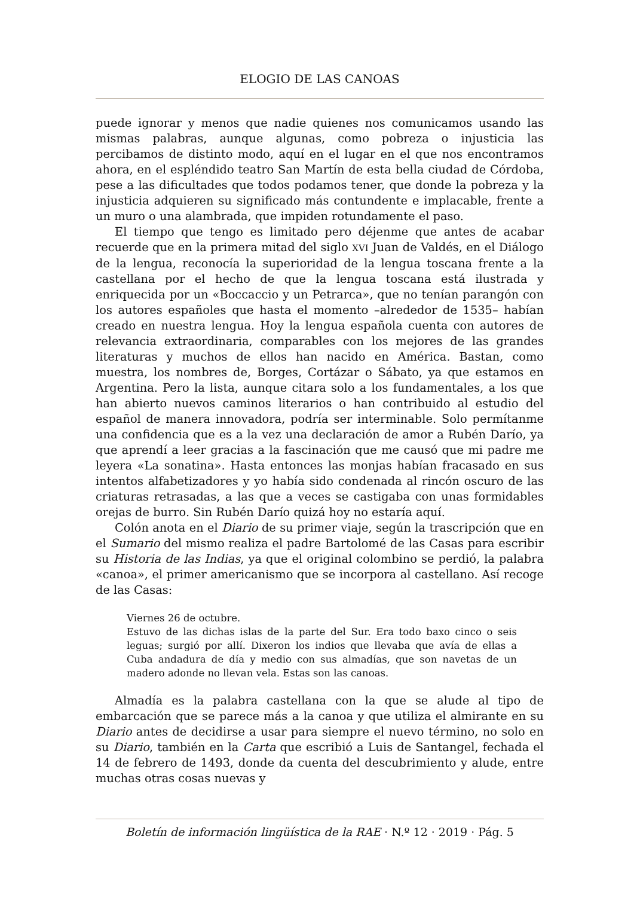ELOGIO DE LAS CANOAS
puede ignorar y menos que nadie quienes nos comunicamos usando las mismas palabras, aunque algunas, como pobreza o injusticia las percibamos de distinto modo, aquí en el lugar en el que nos encontramos ahora, en el espléndido teatro San Martín de esta bella ciudad de Córdoba, pese a las dificultades que todos podamos tener, que donde la pobreza y la injusticia adquieren su significado más contundente e implacable, frente a un muro o una alambrada, que impiden rotundamente el paso.
El tiempo que tengo es limitado pero déjenme que antes de acabar recuerde que en la primera mitad del siglo XVI Juan de Valdés, en el Diálogo de la lengua, reconocía la superioridad de la lengua toscana frente a la castellana por el hecho de que la lengua toscana está ilustrada y enriquecida por un «Boccaccio y un Petrarca», que no tenían parangón con los autores españoles que hasta el momento –alrededor de 1535– habían creado en nuestra lengua. Hoy la lengua española cuenta con autores de relevancia extraordinaria, comparables con los mejores de las grandes literaturas y muchos de ellos han nacido en América. Bastan, como muestra, los nombres de, Borges, Cortázar o Sábato, ya que estamos en Argentina. Pero la lista, aunque citara solo a los fundamentales, a los que han abierto nuevos caminos literarios o han contribuido al estudio del español de manera innovadora, podría ser interminable. Solo permítanme una confidencia que es a la vez una declaración de amor a Rubén Darío, ya que aprendí a leer gracias a la fascinación que me causó que mi padre me leyera «La sonatina». Hasta entonces las monjas habían fracasado en sus intentos alfabetizadores y yo había sido condenada al rincón oscuro de las criaturas retrasadas, a las que a veces se castigaba con unas formidables orejas de burro. Sin Rubén Darío quizá hoy no estaría aquí.
Colón anota en el Diario de su primer viaje, según la trascripción que en el Sumario del mismo realiza el padre Bartolomé de las Casas para escribir su Historia de las Indias, ya que el original colombino se perdió, la palabra «canoa», el primer americanismo que se incorpora al castellano. Así recoge de las Casas:
Viernes 26 de octubre.
Estuvo de las dichas islas de la parte del Sur. Era todo baxo cinco o seis leguas; surgió por allí. Dixeron los indios que llevaba que avía de ellas a Cuba andadura de día y medio con sus almadías, que son navetas de un madero adonde no llevan vela. Estas son las canoas.
Almadía es la palabra castellana con la que se alude al tipo de embarcación que se parece más a la canoa y que utiliza el almirante en su Diario antes de decidirse a usar para siempre el nuevo término, no solo en su Diario, también en la Carta que escribió a Luis de Santangel, fechada el 14 de febrero de 1493, donde da cuenta del descubrimiento y alude, entre muchas otras cosas nuevas y
Boletín de información lingüística de la RAE · N.º 12 · 2019 · Pág. 5